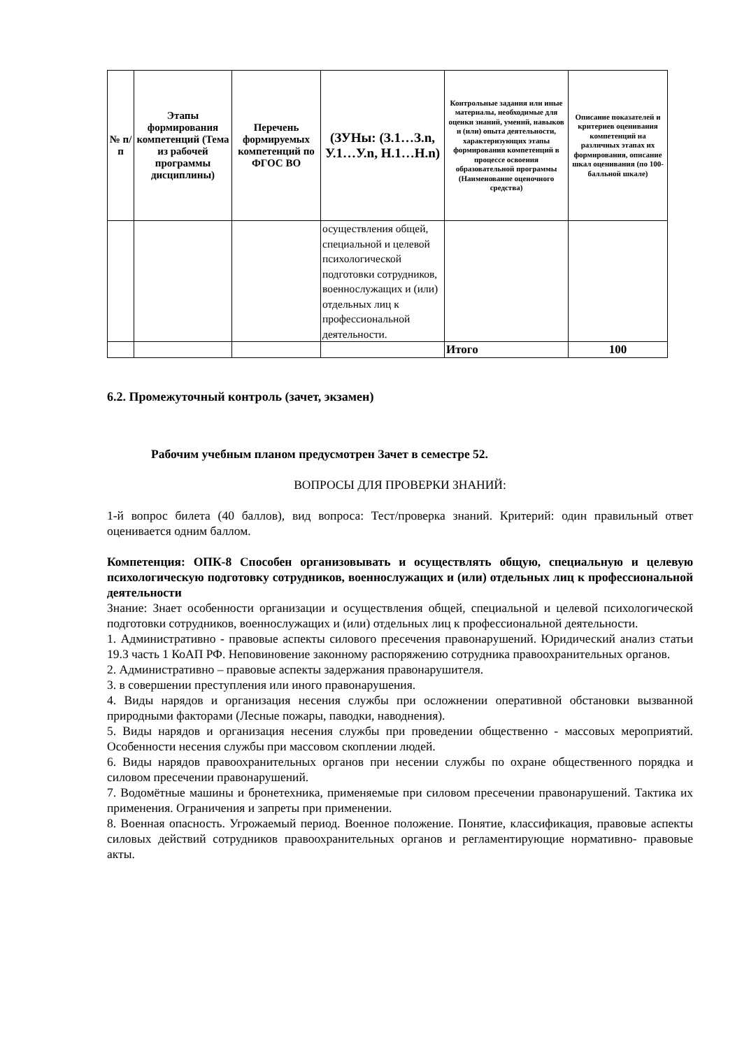| № п/п | Этапы формирования компетенций (Тема из рабочей программы дисциплины) | Перечень формируемых компетенций по ФГОС ВО | (ЗУНы: (З.1…З.n, У.1…У.n, Н.1…Н.n) | Контрольные задания или иные материалы, необходимые для оценки знаний, умений, навыков и (или) опыта деятельности, характеризующих этапы формирования компетенций в процессе освоения образовательной программы (Наименование оценочного средства) | Описание показателей и критериев оценивания компетенций на различных этапах их формирования, описание шкал оценивания (по 100-балльной шкале) |
| --- | --- | --- | --- | --- | --- |
| | | | осуществления общей, специальной и целевой психологической подготовки сотрудников, военнослужащих и (или) отдельных лиц к профессиональной деятельности. | | |
| | | | | Итого | 100 |
6.2. Промежуточный контроль (зачет, экзамен)
Рабочим учебным планом предусмотрен Зачет в семестре 52.
ВОПРОСЫ ДЛЯ ПРОВЕРКИ ЗНАНИЙ:
1-й вопрос билета (40 баллов), вид вопроса: Тест/проверка знаний. Критерий: один правильный ответ оценивается одним баллом.
Компетенция: ОПК-8 Способен организовывать и осуществлять общую, специальную и целевую психологическую подготовку сотрудников, военнослужащих и (или) отдельных лиц к профессиональной деятельности
Знание: Знает особенности организации и осуществления общей, специальной и целевой психологической подготовки сотрудников, военнослужащих и (или) отдельных лиц к профессиональной деятельности.
1. Административно - правовые аспекты силового пресечения правонарушений. Юридический анализ статьи 19.3 часть 1 КоАП РФ. Неповиновение законному распоряжению сотрудника правоохранительных органов.
2. Административно – правовые аспекты задержания правонарушителя.
3. в совершении преступления или иного правонарушения.
4. Виды нарядов и организация несения службы при осложнении оперативной обстановки вызванной природными факторами (Лесные пожары, паводки, наводнения).
5. Виды нарядов и организация несения службы при проведении общественно - массовых мероприятий. Особенности несения службы при массовом скоплении людей.
6. Виды нарядов правоохранительных органов при несении службы по охране общественного порядка и силовом пресечении правонарушений.
7. Водомётные машины и бронетехника, применяемые при силовом пресечении правонарушений. Тактика их применения. Ограничения и запреты при применении.
8. Военная опасность. Угрожаемый период. Военное положение. Понятие, классификация, правовые аспекты силовых действий сотрудников правоохранительных органов и регламентирующие нормативно- правовые акты.